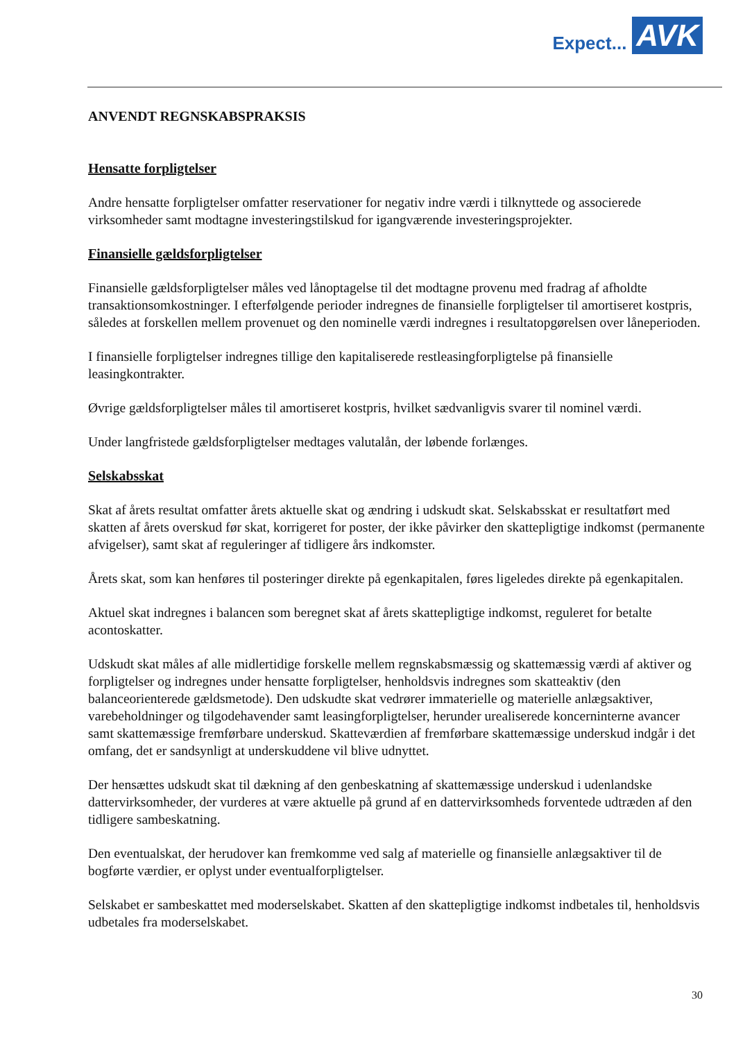Expect... AVK
ANVENDT REGNSKABSPRAKSIS
Hensatte forpligtelser
Andre hensatte forpligtelser omfatter reservationer for negativ indre værdi i tilknyttede og associerede virksomheder samt modtagne investeringstilskud for igangværende investeringsprojekter.
Finansielle gældsforpligtelser
Finansielle gældsforpligtelser måles ved lånoptagelse til det modtagne provenu med fradrag af afholdte transaktionsomkostninger. I efterfølgende perioder indregnes de finansielle forpligtelser til amortiseret kostpris, således at forskellen mellem provenuet og den nominelle værdi indregnes i resultatopgørelsen over låneperioden.
I finansielle forpligtelser indregnes tillige den kapitaliserede restleasingforpligtelse på finansielle leasingkontrakter.
Øvrige gældsforpligtelser måles til amortiseret kostpris, hvilket sædvanligvis svarer til nominel værdi.
Under langfristede gældsforpligtelser medtages valutalån, der løbende forlænges.
Selskabsskat
Skat af årets resultat omfatter årets aktuelle skat og ændring i udskudt skat. Selskabsskat er resultatført med skatten af årets overskud før skat, korrigeret for poster, der ikke påvirker den skattepligtige indkomst (permanente afvigelser), samt skat af reguleringer af tidligere års indkomster.
Årets skat, som kan henføres til posteringer direkte på egenkapitalen, føres ligeledes direkte på egenkapitalen.
Aktuel skat indregnes i balancen som beregnet skat af årets skattepligtige indkomst, reguleret for betalte acontoskatter.
Udskudt skat måles af alle midlertidige forskelle mellem regnskabsmæssig og skattemæssig værdi af aktiver og forpligtelser og indregnes under hensatte forpligtelser, henholdsvis indregnes som skatteaktiv (den balanceorienterede gældsmetode). Den udskudte skat vedrører immaterielle og materielle anlægsaktiver, varebeholdninger og tilgodehavender samt leasingforpligtelser, herunder urealiserede koncerninterne avancer samt skattemæssige fremførbare underskud. Skatteværdien af fremførbare skattemæssige underskud indgår i det omfang, det er sandsynligt at underskuddene vil blive udnyttet.
Der hensættes udskudt skat til dækning af den genbeskatning af skattemæssige underskud i udenlandske dattervirksomheder, der vurderes at være aktuelle på grund af en dattervirksomheds forventede udtræden af den tidligere sambeskatning.
Den eventualskat, der herudover kan fremkomme ved salg af materielle og finansielle anlægsaktiver til de bogførte værdier, er oplyst under eventualforpligtelser.
Selskabet er sambeskattet med moderselskabet. Skatten af den skattepligtige indkomst indbetales til, henholdsvis udbetales fra moderselskabet.
30